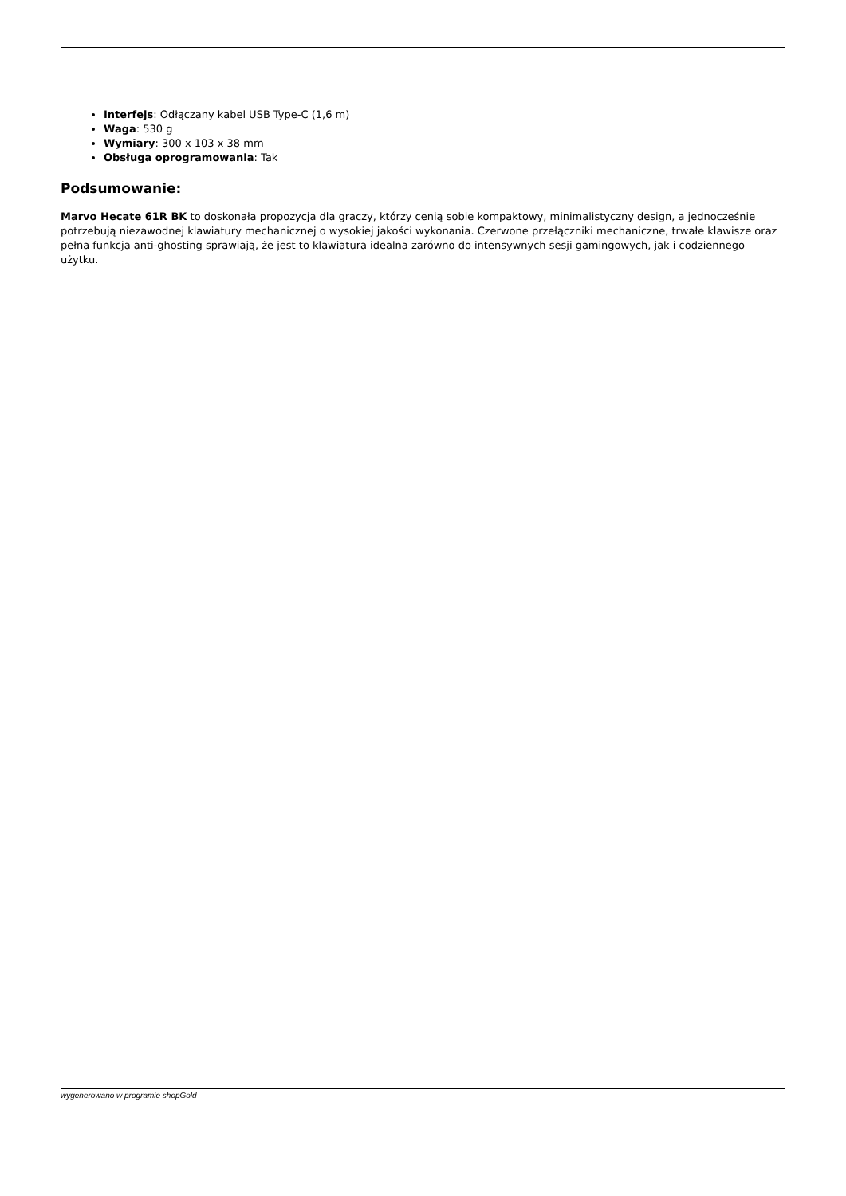Interfejs: Odłączany kabel USB Type-C (1,6 m)
Waga: 530 g
Wymiary: 300 x 103 x 38 mm
Obsługa oprogramowania: Tak
Podsumowanie:
Marvo Hecate 61R BK to doskonała propozycja dla graczy, którzy cenią sobie kompaktowy, minimalistyczny design, a jednocześnie potrzebują niezawodnej klawiatury mechanicznej o wysokiej jakości wykonania. Czerwone przełączniki mechaniczne, trwałe klawisze oraz pełna funkcja anti-ghosting sprawiają, że jest to klawiatura idealna zarówno do intensywnych sesji gamingowych, jak i codziennego użytku.
wygenerowano w programie shopGold